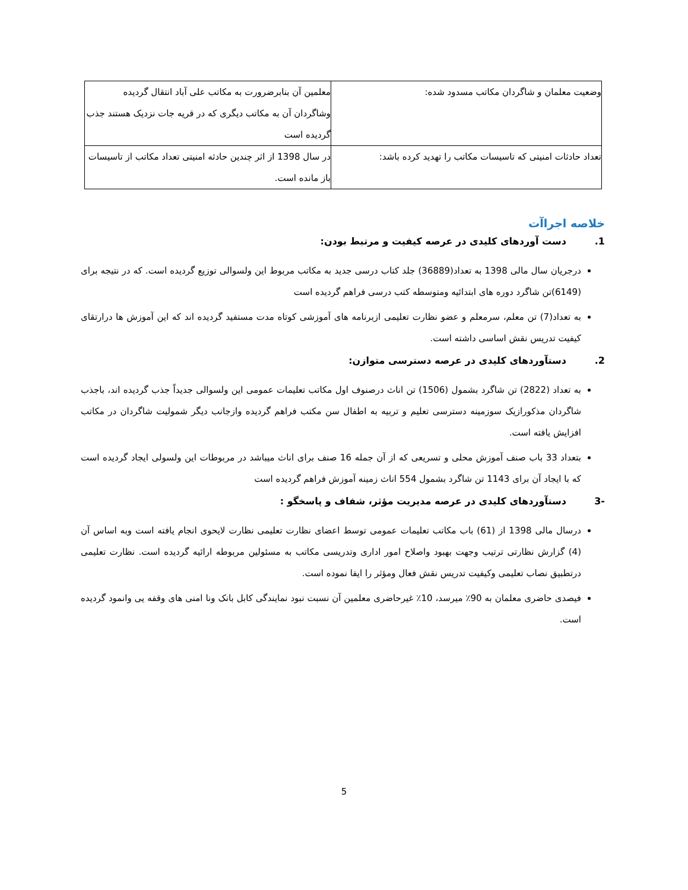| وضعیت معلمان و شاگردان مکاتب مسدود شده: | معلمین آن بنابرضرورت به مکاتب علی آباد انتقال گردیده وشاگردان آن به مکاتب دیگری که در قریه جات نزدیک هستند جذب گردیده است |
| تعداد حادثات امنیتی که تاسیسات مکاتب را تهدید کرده باشد: | در سال 1398 از اثر چندین حادثه امنیتی تعداد مکاتب از تاسیسات باز مانده است. |
خلاصه اجراآت
1. دست آوردهای کلیدی در عرصه کیفیت و مرتبط بودن:
درجریان سال مالی 1398 به تعداد(36889) جلد کتاب درسی جدید به مکاتب مربوط این ولسوالی توزیع گردیده است. که در نتیجه برای (6149)تن شاگرد دوره های ابتدائیه ومتوسطه کتب درسی فراهم گردیده است
به تعداد(7) تن معلم، سرمعلم و عضو نظارت تعلیمی ازبرنامه های آموزشی کوتاه مدت مستفید گردیده اند که این آموزش ها درارتقای کیفیت تدریس نقش اساسی داشته است.
2. دستآوردهای کلیدی در عرصه دسترسی متوازن:
به تعداد (2822) تن شاگرد بشمول (1506) تن اناث درصنوف اول مکاتب تعلیمات عمومی این ولسوالی جدیداً جذب گردیده اند، باجذب شاگردان مذکورازیک سوزمینه دسترسی تعلیم و تربیه به اطفال سن مکتب فراهم گردیده وازجانب دیگر شمولیت شاگردان در مکاتب افزایش یافته است.
بتعداد 33 باب صنف آموزش محلی و تسریعی که از آن جمله 16 صنف برای اناث میباشد در مربوطات این ولسولی ایجاد گردیده است که با ایجاد آن برای 1143 تن شاگرد بشمول 554 اناث زمینه آموزش فراهم گردیده است
-3 دستآوردهای کلیدی در عرصه مدیریت مؤثر، شفاف و پاسخگو :
درسال مالی 1398 از (61) باب مکاتب تعلیمات عمومی توسط اعضای نظارت تعلیمی نظارت لایحوی انجام یافته است وبه اساس آن (4) گزارش نظارتی ترتیب وجهت بهبود واصلاح امور اداری وتدریسی مکاتب به مسئولین مربوطه ارائیه گردیده است. نظارت تعلیمی درتطبیق نصاب تعلیمی وکیفیت تدریس نقش فعال ومؤثر را ایفا نموده است.
فیصدی حاضری معلمان به 90٪ میرسد، 10٪ غیرحاضری معلمین آن نسبت نبود نمایندگی کابل بانک ونا امنی های وقفه یی وانمود گردیده است.
5